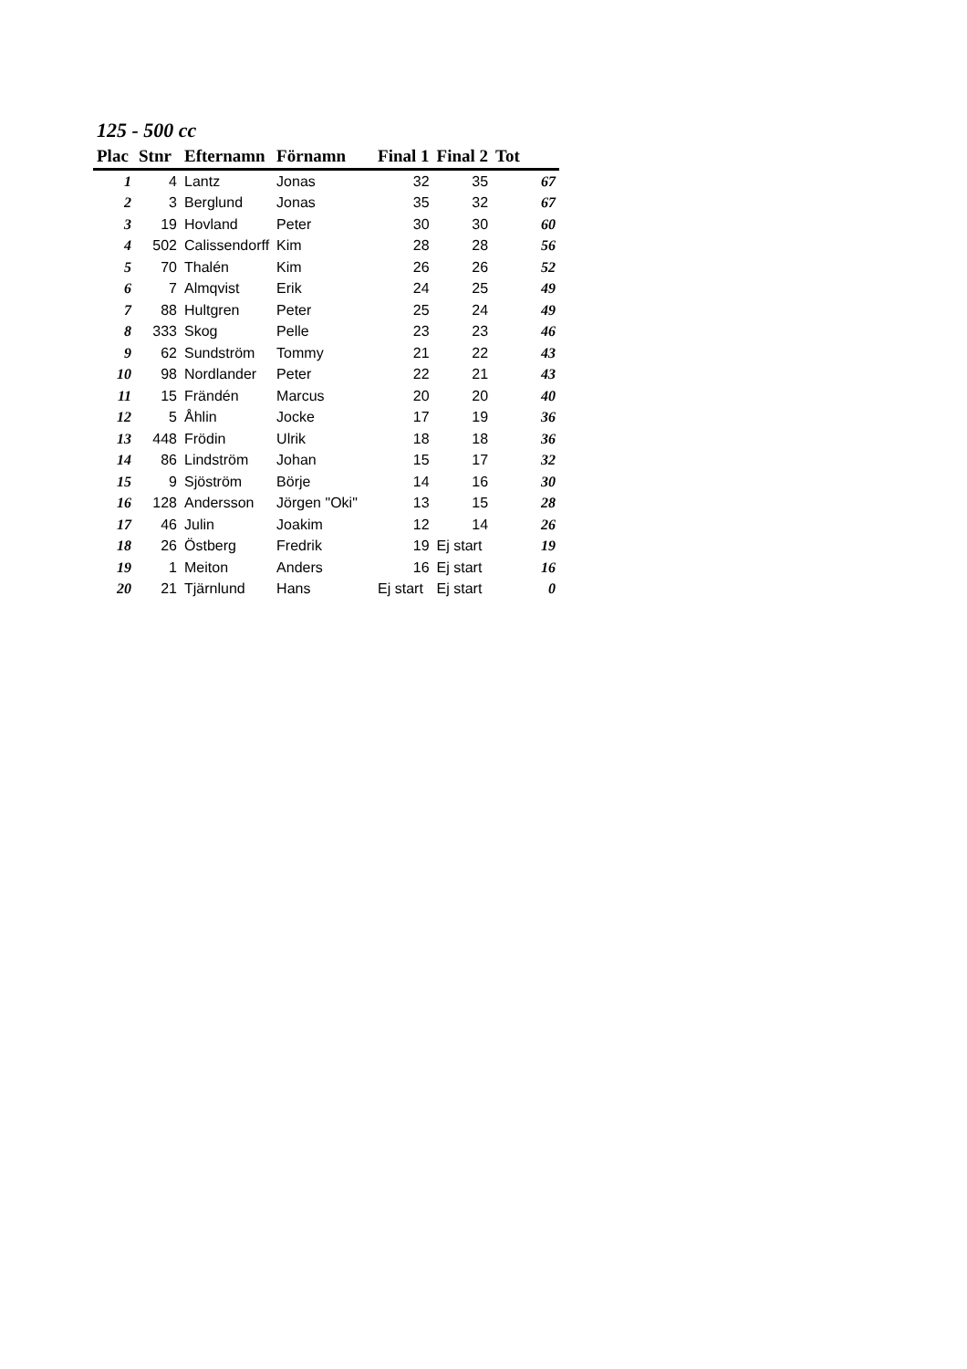125 - 500 cc
| Plac | Stnr | Efternamn | Förnamn | Final 1 | Final 2 | Tot |
| --- | --- | --- | --- | --- | --- | --- |
| 1 | 4 | Lantz | Jonas | 32 | 35 | 67 |
| 2 | 3 | Berglund | Jonas | 35 | 32 | 67 |
| 3 | 19 | Hovland | Peter | 30 | 30 | 60 |
| 4 | 502 | Calissendorff | Kim | 28 | 28 | 56 |
| 5 | 70 | Thalén | Kim | 26 | 26 | 52 |
| 6 | 7 | Almqvist | Erik | 24 | 25 | 49 |
| 7 | 88 | Hultgren | Peter | 25 | 24 | 49 |
| 8 | 333 | Skog | Pelle | 23 | 23 | 46 |
| 9 | 62 | Sundström | Tommy | 21 | 22 | 43 |
| 10 | 98 | Nordlander | Peter | 22 | 21 | 43 |
| 11 | 15 | Frändén | Marcus | 20 | 20 | 40 |
| 12 | 5 | Åhlin | Jocke | 17 | 19 | 36 |
| 13 | 448 | Frödin | Ulrik | 18 | 18 | 36 |
| 14 | 86 | Lindström | Johan | 15 | 17 | 32 |
| 15 | 9 | Sjöström | Börje | 14 | 16 | 30 |
| 16 | 128 | Andersson | Jörgen "Oki" | 13 | 15 | 28 |
| 17 | 46 | Julin | Joakim | 12 | 14 | 26 |
| 18 | 26 | Östberg | Fredrik | 19 | Ej start | 19 |
| 19 | 1 | Meiton | Anders | 16 | Ej start | 16 |
| 20 | 21 | Tjärnlund | Hans | Ej start | Ej start | 0 |